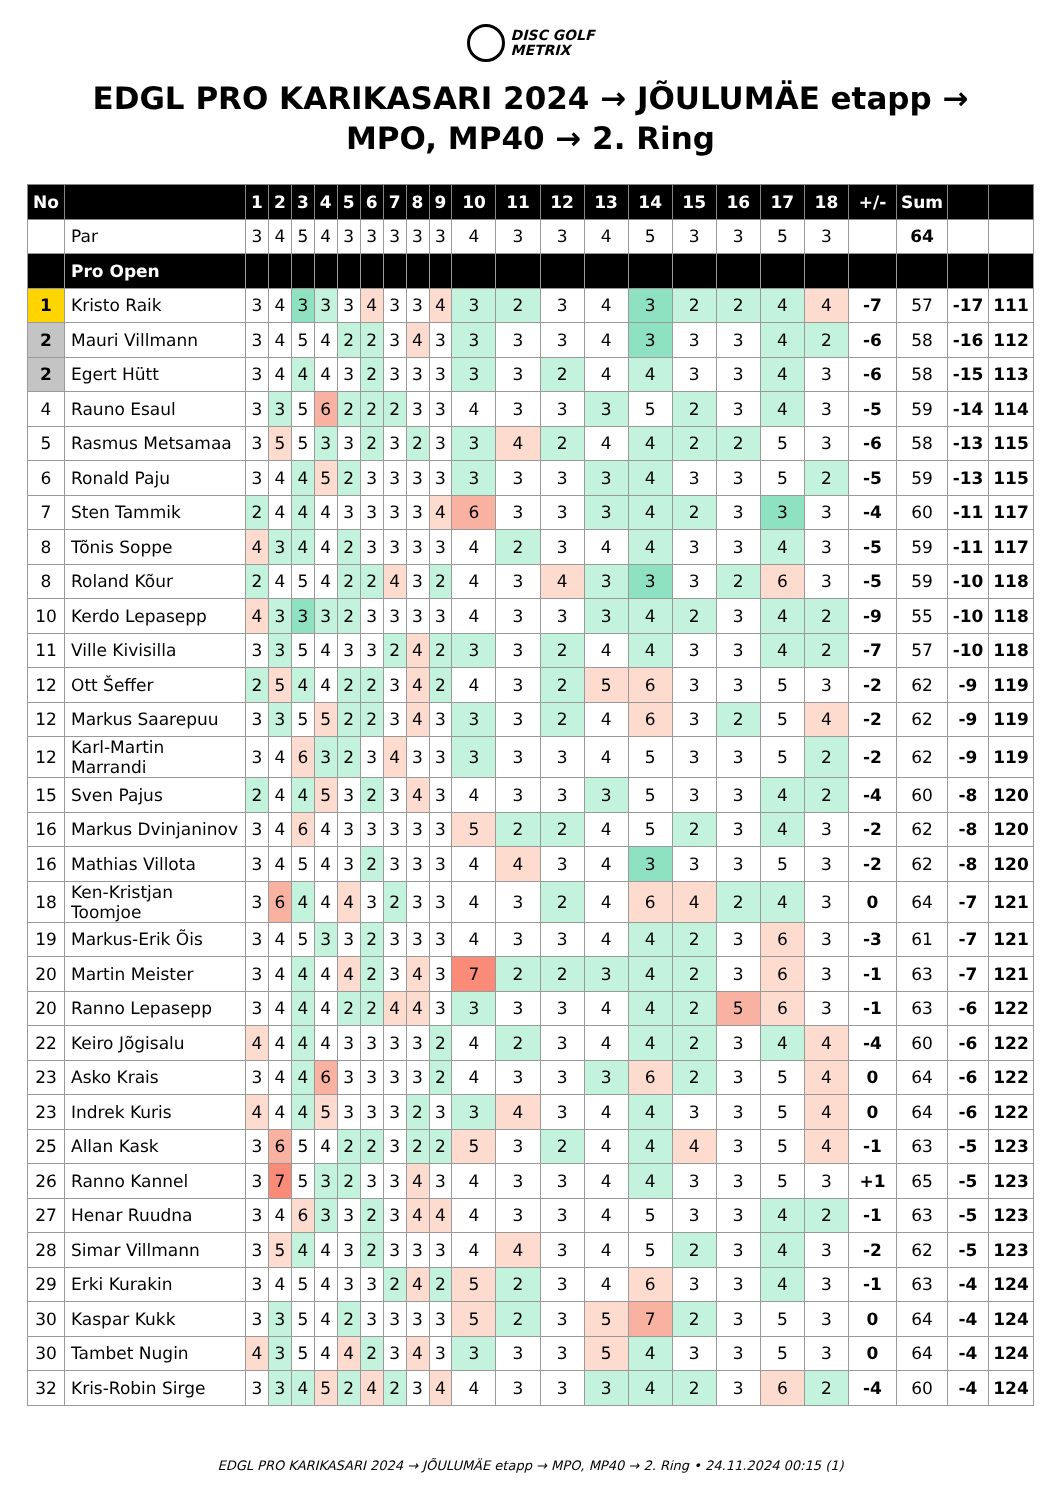DISC GOLF
METRIX
EDGL PRO KARIKASARI 2024 → JÕULUMÄE etapp → MPO, MP40 → 2. Ring
| No | | 1 | 2 | 3 | 4 | 5 | 6 | 7 | 8 | 9 | 10 | 11 | 12 | 13 | 14 | 15 | 16 | 17 | 18 | +/- | Sum | | |
| --- | --- | --- | --- | --- | --- | --- | --- | --- | --- | --- | --- | --- | --- | --- | --- | --- | --- | --- | --- | --- | --- | --- | --- |
| | Par | 3 | 4 | 5 | 4 | 3 | 3 | 3 | 3 | 3 | 4 | 3 | 3 | 4 | 5 | 3 | 3 | 5 | 3 | | 64 | | |
| | Pro Open | | | | | | | | | | | | | | | | | | | | | | |
| 1 | Kristo Raik | 3 | 4 | 3 | 3 | 3 | 4 | 3 | 3 | 4 | 3 | 2 | 3 | 4 | 3 | 2 | 2 | 4 | 4 | -7 | 57 | -17 | 111 |
| 2 | Mauri Villmann | 3 | 4 | 5 | 4 | 2 | 2 | 3 | 4 | 3 | 3 | 3 | 3 | 4 | 3 | 3 | 3 | 4 | 2 | -6 | 58 | -16 | 112 |
| 2 | Egert Hütt | 3 | 4 | 4 | 4 | 3 | 2 | 3 | 3 | 3 | 3 | 3 | 2 | 4 | 4 | 3 | 3 | 4 | 3 | -6 | 58 | -15 | 113 |
| 4 | Rauno Esaul | 3 | 3 | 5 | 6 | 2 | 2 | 2 | 3 | 3 | 4 | 3 | 3 | 3 | 5 | 2 | 3 | 4 | 3 | -5 | 59 | -14 | 114 |
| 5 | Rasmus Metsamaa | 3 | 5 | 5 | 3 | 3 | 2 | 3 | 2 | 3 | 3 | 4 | 2 | 4 | 4 | 2 | 2 | 5 | 3 | -6 | 58 | -13 | 115 |
| 6 | Ronald Paju | 3 | 4 | 4 | 5 | 2 | 3 | 3 | 3 | 3 | 3 | 3 | 3 | 3 | 4 | 3 | 3 | 5 | 2 | -5 | 59 | -13 | 115 |
| 7 | Sten Tammik | 2 | 4 | 4 | 4 | 3 | 3 | 3 | 3 | 4 | 6 | 3 | 3 | 3 | 4 | 2 | 3 | 3 | 3 | -4 | 60 | -11 | 117 |
| 8 | Tõnis Soppe | 4 | 3 | 4 | 4 | 2 | 3 | 3 | 3 | 3 | 4 | 2 | 3 | 4 | 4 | 3 | 3 | 4 | 3 | -5 | 59 | -11 | 117 |
| 8 | Roland Kõur | 2 | 4 | 5 | 4 | 2 | 2 | 4 | 3 | 2 | 4 | 3 | 4 | 3 | 3 | 3 | 2 | 6 | 3 | -5 | 59 | -10 | 118 |
| 10 | Kerdo Lepasepp | 4 | 3 | 3 | 3 | 2 | 3 | 3 | 3 | 3 | 4 | 3 | 3 | 3 | 4 | 2 | 3 | 4 | 2 | -9 | 55 | -10 | 118 |
| 11 | Ville Kivisilla | 3 | 3 | 5 | 4 | 3 | 3 | 2 | 4 | 2 | 3 | 3 | 2 | 4 | 4 | 3 | 3 | 4 | 2 | -7 | 57 | -10 | 118 |
| 12 | Ott Šeffer | 2 | 5 | 4 | 4 | 2 | 2 | 3 | 4 | 2 | 4 | 3 | 2 | 5 | 6 | 3 | 3 | 5 | 3 | -2 | 62 | -9 | 119 |
| 12 | Markus Saarepuu | 3 | 3 | 5 | 5 | 2 | 2 | 3 | 4 | 3 | 3 | 3 | 2 | 4 | 6 | 3 | 2 | 5 | 4 | -2 | 62 | -9 | 119 |
| 12 | Karl-Martin Marrandi | 3 | 4 | 6 | 3 | 2 | 3 | 4 | 3 | 3 | 3 | 3 | 3 | 4 | 5 | 3 | 3 | 5 | 2 | -2 | 62 | -9 | 119 |
| 15 | Sven Pajus | 2 | 4 | 4 | 5 | 3 | 2 | 3 | 4 | 3 | 4 | 3 | 3 | 3 | 5 | 3 | 3 | 4 | 2 | -4 | 60 | -8 | 120 |
| 16 | Markus Dvinjaninov | 3 | 4 | 6 | 4 | 3 | 3 | 3 | 3 | 3 | 5 | 2 | 2 | 4 | 5 | 2 | 3 | 4 | 3 | -2 | 62 | -8 | 120 |
| 16 | Mathias Villota | 3 | 4 | 5 | 4 | 3 | 2 | 3 | 3 | 3 | 4 | 4 | 3 | 4 | 3 | 3 | 3 | 5 | 3 | -2 | 62 | -8 | 120 |
| 18 | Ken-Kristjan Toomjoe | 3 | 6 | 4 | 4 | 4 | 3 | 2 | 3 | 3 | 4 | 3 | 2 | 4 | 6 | 4 | 2 | 4 | 3 | 0 | 64 | -7 | 121 |
| 19 | Markus-Erik Õis | 3 | 4 | 5 | 3 | 3 | 2 | 3 | 3 | 3 | 4 | 3 | 3 | 4 | 4 | 2 | 3 | 6 | 3 | -3 | 61 | -7 | 121 |
| 20 | Martin Meister | 3 | 4 | 4 | 4 | 4 | 2 | 3 | 4 | 3 | 7 | 2 | 2 | 3 | 4 | 2 | 3 | 6 | 3 | -1 | 63 | -7 | 121 |
| 20 | Ranno Lepasepp | 3 | 4 | 4 | 4 | 2 | 2 | 4 | 4 | 3 | 3 | 3 | 3 | 4 | 4 | 2 | 5 | 6 | 3 | -1 | 63 | -6 | 122 |
| 22 | Keiro Jõgisalu | 4 | 4 | 4 | 4 | 3 | 3 | 3 | 3 | 2 | 4 | 2 | 3 | 4 | 4 | 2 | 3 | 4 | 4 | -4 | 60 | -6 | 122 |
| 23 | Asko Krais | 3 | 4 | 4 | 6 | 3 | 3 | 3 | 3 | 2 | 4 | 3 | 3 | 3 | 6 | 2 | 3 | 5 | 4 | 0 | 64 | -6 | 122 |
| 23 | Indrek Kuris | 4 | 4 | 4 | 5 | 3 | 3 | 3 | 2 | 3 | 3 | 4 | 3 | 4 | 4 | 3 | 3 | 5 | 4 | 0 | 64 | -6 | 122 |
| 25 | Allan Kask | 3 | 6 | 5 | 4 | 2 | 2 | 3 | 2 | 2 | 5 | 3 | 2 | 4 | 4 | 4 | 3 | 5 | 4 | -1 | 63 | -5 | 123 |
| 26 | Ranno Kannel | 3 | 7 | 5 | 3 | 2 | 3 | 3 | 4 | 3 | 4 | 3 | 3 | 4 | 4 | 3 | 3 | 5 | 3 | +1 | 65 | -5 | 123 |
| 27 | Henar Ruudna | 3 | 4 | 6 | 3 | 3 | 2 | 3 | 4 | 4 | 4 | 3 | 3 | 4 | 5 | 3 | 3 | 4 | 2 | -1 | 63 | -5 | 123 |
| 28 | Simar Villmann | 3 | 5 | 4 | 4 | 3 | 2 | 3 | 3 | 3 | 4 | 4 | 3 | 4 | 5 | 2 | 3 | 4 | 3 | -2 | 62 | -5 | 123 |
| 29 | Erki Kurakin | 3 | 4 | 5 | 4 | 3 | 3 | 2 | 4 | 2 | 5 | 2 | 3 | 4 | 6 | 3 | 3 | 4 | 3 | -1 | 63 | -4 | 124 |
| 30 | Kaspar Kukk | 3 | 3 | 5 | 4 | 2 | 3 | 3 | 3 | 3 | 5 | 2 | 3 | 5 | 7 | 2 | 3 | 5 | 3 | 0 | 64 | -4 | 124 |
| 30 | Tambet Nugin | 4 | 3 | 5 | 4 | 4 | 2 | 3 | 4 | 3 | 3 | 3 | 3 | 5 | 4 | 3 | 3 | 5 | 3 | 0 | 64 | -4 | 124 |
| 32 | Kris-Robin Sirge | 3 | 3 | 4 | 5 | 2 | 4 | 2 | 3 | 4 | 4 | 3 | 3 | 3 | 4 | 2 | 3 | 6 | 2 | -4 | 60 | -4 | 124 |
EDGL PRO KARIKASARI 2024 → JÕULUMÄE etapp → MPO, MP40 → 2. Ring • 24.11.2024 00:15 (1)